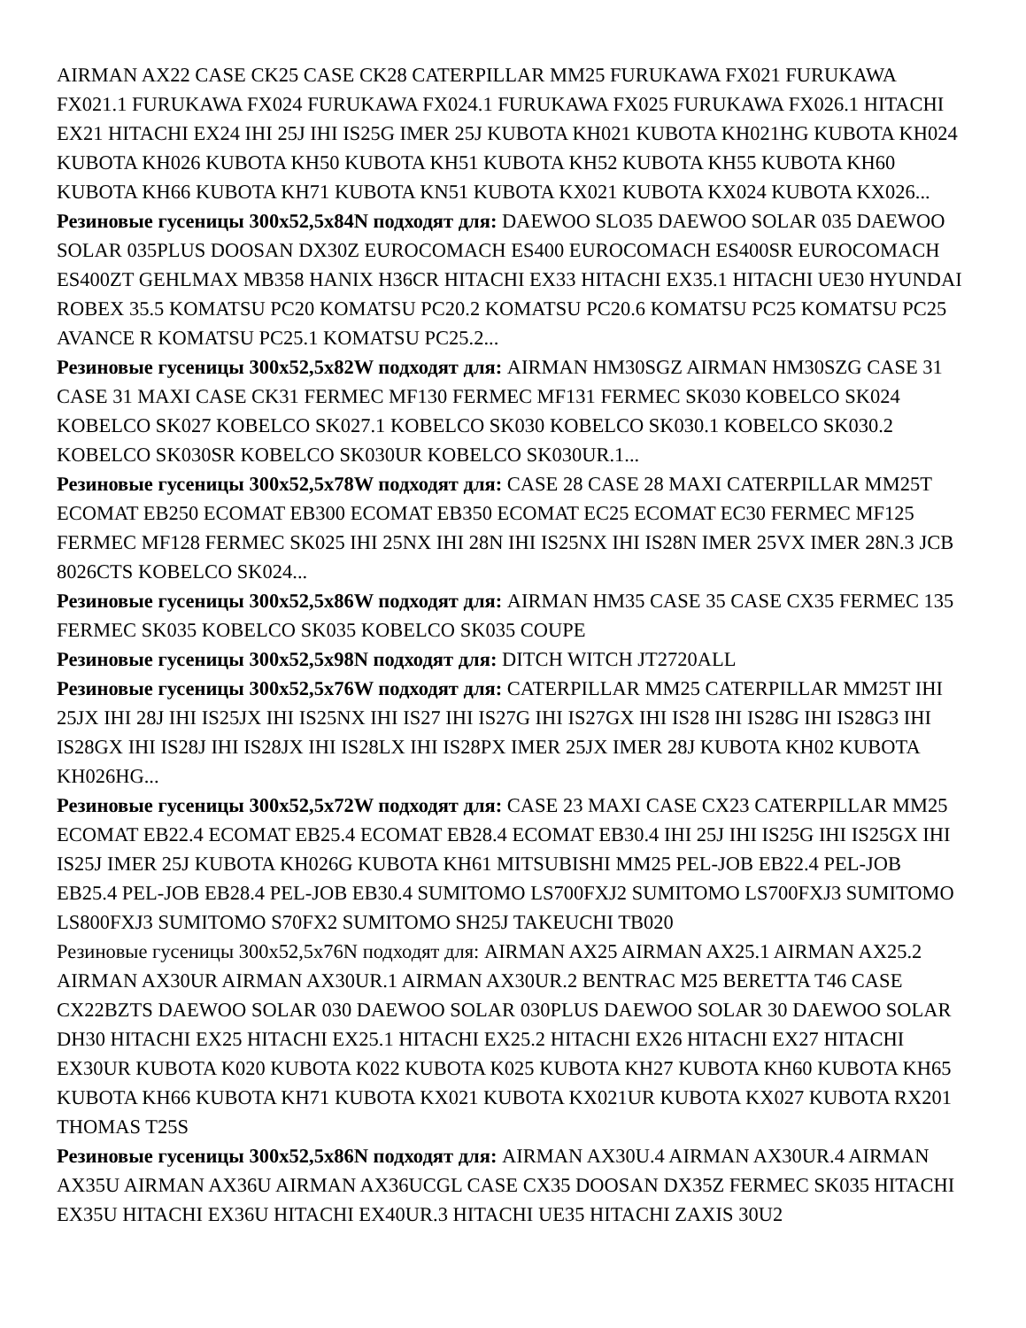AIRMAN AX22 CASE CK25 CASE CK28 CATERPILLAR MM25 FURUKAWA FX021 FURUKAWA FX021.1 FURUKAWA FX024 FURUKAWA FX024.1 FURUKAWA FX025 FURUKAWA FX026.1 HITACHI EX21 HITACHI EX24 IHI 25J IHI IS25G IMER 25J KUBOTA KH021 KUBOTA KH021HG KUBOTA KH024 KUBOTA KH026 KUBOTA KH50 KUBOTA KH51 KUBOTA KH52 KUBOTA KH55 KUBOTA KH60 KUBOTA KH66 KUBOTA KH71 KUBOTA KN51 KUBOTA KX021 KUBOTA KX024 KUBOTA KX026...
Резиновые гусеницы 300x52,5x84N подходят для: DAEWOO SLO35 DAEWOO SOLAR 035 DAEWOO SOLAR 035PLUS DOOSAN DX30Z EUROCOMACH ES400 EUROCOMACH ES400SR EUROCOMACH ES400ZT GEHLMAX MB358 HANIX H36CR HITACHI EX33 HITACHI EX35.1 HITACHI UE30 HYUNDAI ROBEX 35.5 KOMATSU PC20 KOMATSU PC20.2 KOMATSU PC20.6 KOMATSU PC25 KOMATSU PC25 AVANCE R KOMATSU PC25.1 KOMATSU PC25.2...
Резиновые гусеницы 300x52,5x82W подходят для: AIRMAN HM30SGZ AIRMAN HM30SZG CASE 31 CASE 31 MAXI CASE CK31 FERMEC MF130 FERMEC MF131 FERMEC SK030 KOBELCO SK024 KOBELCO SK027 KOBELCO SK027.1 KOBELCO SK030 KOBELCO SK030.1 KOBELCO SK030.2 KOBELCO SK030SR KOBELCO SK030UR KOBELCO SK030UR.1...
Резиновые гусеницы 300x52,5x78W подходят для: CASE 28 CASE 28 MAXI CATERPILLAR MM25T ECOMAT EB250 ECOMAT EB300 ECOMAT EB350 ECOMAT EC25 ECOMAT EC30 FERMEC MF125 FERMEC MF128 FERMEC SK025 IHI 25NX IHI 28N IHI IS25NX IHI IS28N IMER 25VX IMER 28N.3 JCB 8026CTS KOBELCO SK024...
Резиновые гусеницы 300x52,5x86W подходят для: AIRMAN HM35 CASE 35 CASE CX35 FERMEC 135 FERMEC SK035 KOBELCO SK035 KOBELCO SK035 COUPE
Резиновые гусеницы 300x52,5x98N подходят для: DITCH WITCH JT2720ALL
Резиновые гусеницы 300x52,5x76W подходят для: CATERPILLAR MM25 CATERPILLAR MM25T IHI 25JX IHI 28J IHI IS25JX IHI IS25NX IHI IS27 IHI IS27G IHI IS27GX IHI IS28 IHI IS28G IHI IS28G3 IHI IS28GX IHI IS28J IHI IS28JX IHI IS28LX IHI IS28PX IMER 25JX IMER 28J KUBOTA KH02 KUBOTA KH026HG...
Резиновые гусеницы 300x52,5x72W подходят для: CASE 23 MAXI CASE CX23 CATERPILLAR MM25 ECOMAT EB22.4 ECOMAT EB25.4 ECOMAT EB28.4 ECOMAT EB30.4 IHI 25J IHI IS25G IHI IS25GX IHI IS25J IMER 25J KUBOTA KH026G KUBOTA KH61 MITSUBISHI MM25 PEL-JOB EB22.4 PEL-JOB EB25.4 PEL-JOB EB28.4 PEL-JOB EB30.4 SUMITOMO LS700FXJ2 SUMITOMO LS700FXJ3 SUMITOMO LS800FXJ3 SUMITOMO S70FX2 SUMITOMO SH25J TAKEUCHI TB020
Резиновые гусеницы 300x52,5x76N подходят для: AIRMAN AX25 AIRMAN AX25.1 AIRMAN AX25.2 AIRMAN AX30UR AIRMAN AX30UR.1 AIRMAN AX30UR.2 BENTRAC M25 BERETTA T46 CASE CX22BZTS DAEWOO SOLAR 030 DAEWOO SOLAR 030PLUS DAEWOO SOLAR 30 DAEWOO SOLAR DH30 HITACHI EX25 HITACHI EX25.1 HITACHI EX25.2 HITACHI EX26 HITACHI EX27 HITACHI EX30UR KUBOTA K020 KUBOTA K022 KUBOTA K025 KUBOTA KH27 KUBOTA KH60 KUBOTA KH65 KUBOTA KH66 KUBOTA KH71 KUBOTA KX021 KUBOTA KX021UR KUBOTA KX027 KUBOTA RX201 THOMAS T25S
Резиновые гусеницы 300x52,5x86N подходят для: AIRMAN AX30U.4 AIRMAN AX30UR.4 AIRMAN AX35U AIRMAN AX36U AIRMAN AX36UCGL CASE CX35 DOOSAN DX35Z FERMEC SK035 HITACHI EX35U HITACHI EX36U HITACHI EX40UR.3 HITACHI UE35 HITACHI ZAXIS 30U2